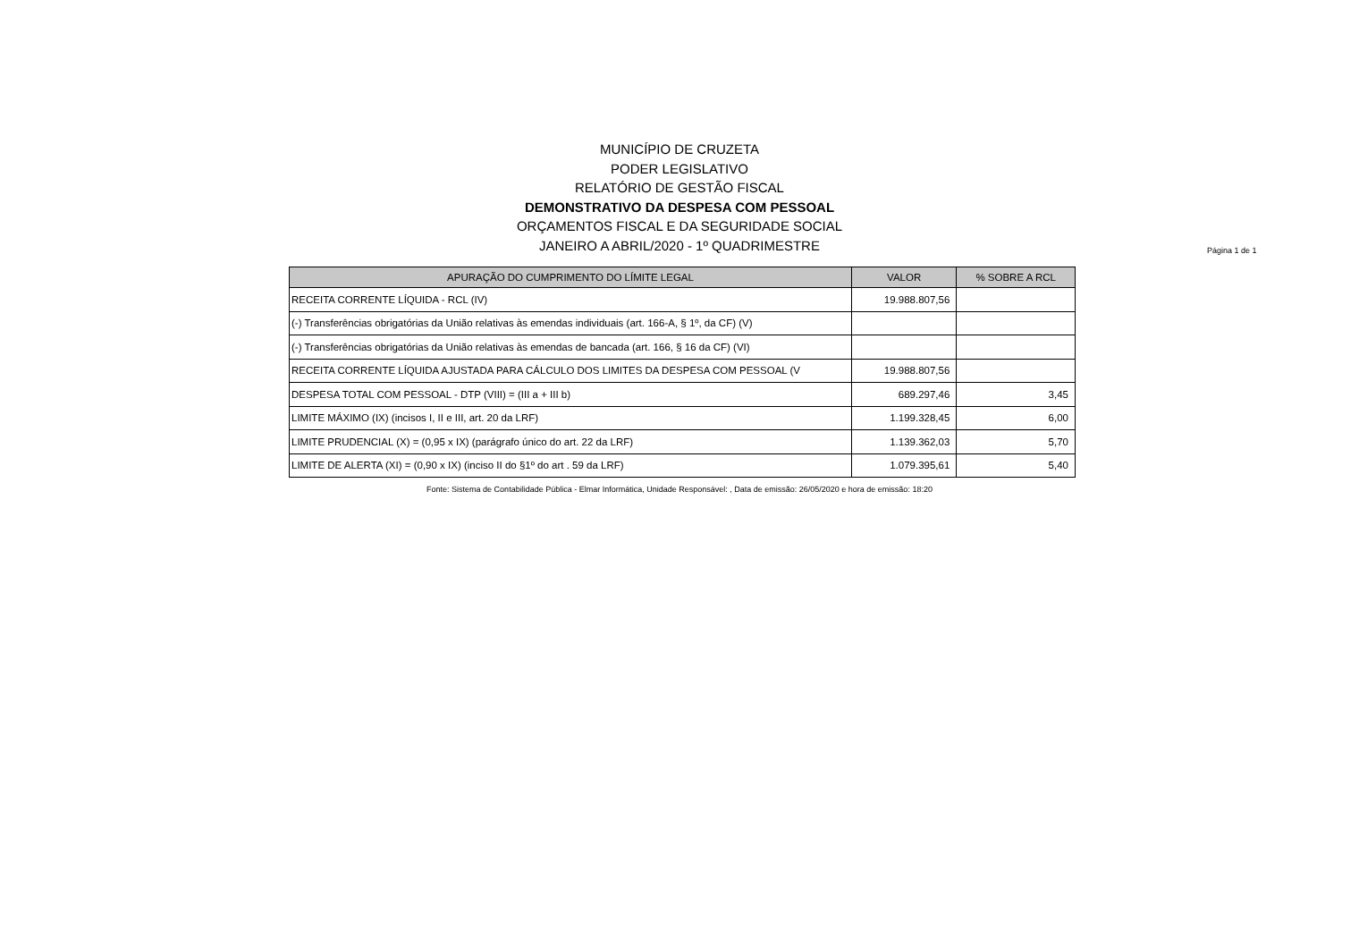MUNICÍPIO DE CRUZETA
PODER LEGISLATIVO
RELATÓRIO DE GESTÃO FISCAL
DEMONSTRATIVO DA DESPESA COM PESSOAL
ORÇAMENTOS FISCAL E DA SEGURIDADE SOCIAL
JANEIRO A ABRIL/2020 - 1º QUADRIMESTRE
Página 1 de 1
| APURAÇÃO DO CUMPRIMENTO DO LÍMITE LEGAL | VALOR | % SOBRE A RCL |
| --- | --- | --- |
| RECEITA CORRENTE LÍQUIDA - RCL (IV) | 19.988.807,56 | |
| (-) Transferências obrigatórias da União relativas às emendas individuais (art. 166-A, § 1º, da CF) (V) | | |
| (-) Transferências obrigatórias da União relativas às emendas de bancada (art. 166, § 16 da CF) (VI) | | |
| RECEITA CORRENTE LÍQUIDA AJUSTADA PARA CÁLCULO DOS LIMITES DA DESPESA COM PESSOAL (V | 19.988.807,56 | |
| DESPESA TOTAL COM PESSOAL - DTP (VIII) = (III a + III b) | 689.297,46 | 3,45 |
| LIMITE MÁXIMO (IX) (incisos I, II e III, art. 20 da LRF) | 1.199.328,45 | 6,00 |
| LIMITE PRUDENCIAL (X) = (0,95 x IX) (parágrafo único do art. 22 da LRF) | 1.139.362,03 | 5,70 |
| LIMITE DE ALERTA (XI) = (0,90 x IX) (inciso II do §1º do art . 59 da LRF) | 1.079.395,61 | 5,40 |
Fonte: Sistema de Contabilidade Pública - Elmar Informática, Unidade Responsável: , Data de emissão: 26/05/2020 e hora de emissão: 18:20